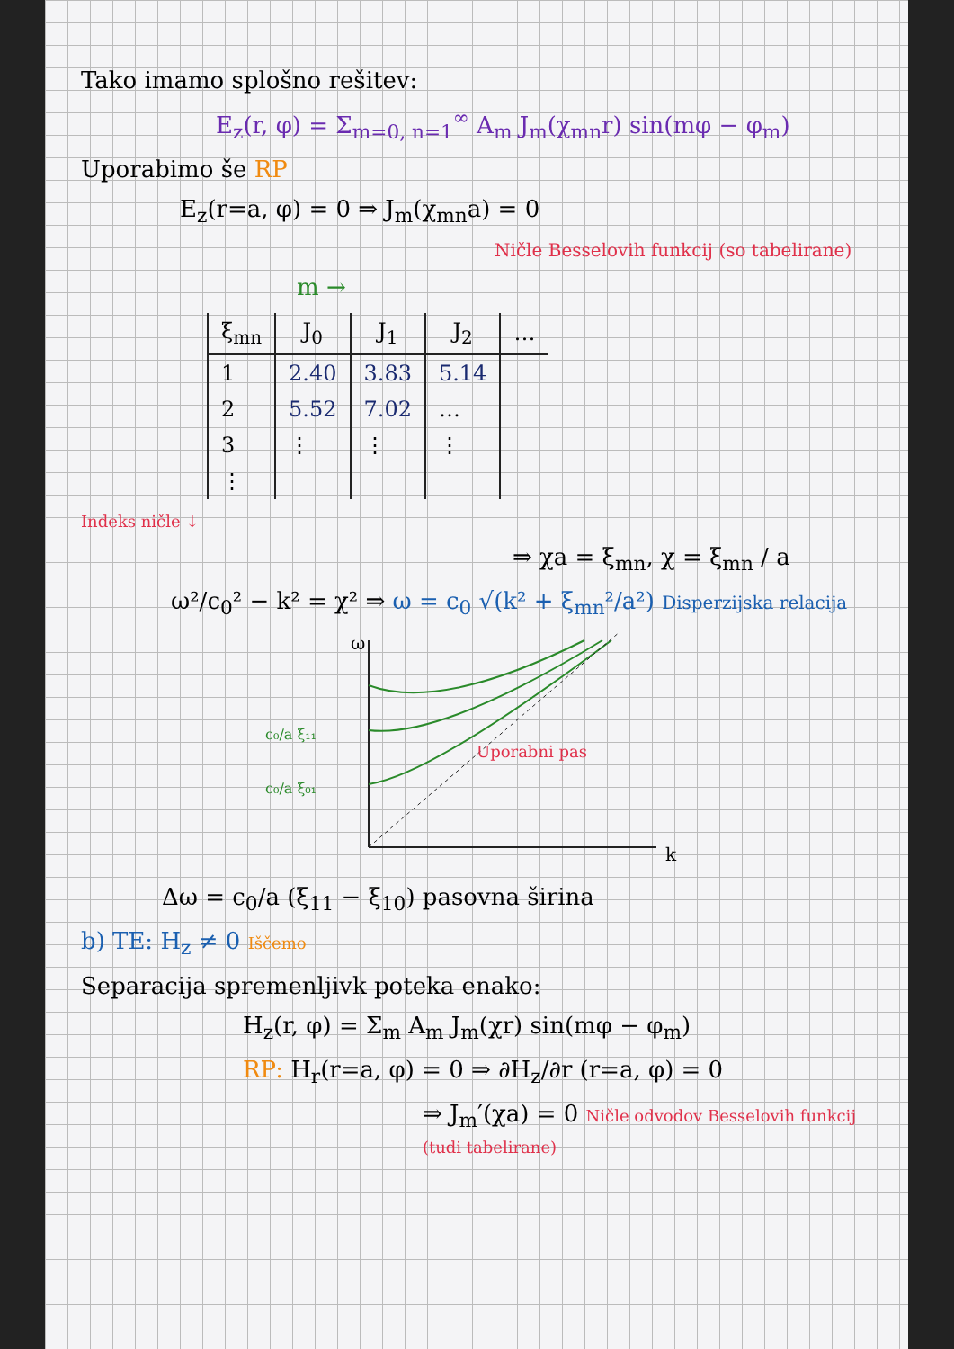Tako imamo splošno rešitev:
E<sub>z</sub>(r, φ) = Σ<sub>m=0, n=1</sub><sup>∞</sup> A<sub>m</sub> J<sub>m</sub>(χ<sub>mn</sub>r) sin(mφ − φ<sub>m</sub>)
Uporabimo še RP
E<sub>z</sub>(r=a, φ) = 0 ⇒ J<sub>m</sub>(χ<sub>mn</sub>a) = 0
Ničle Besselovih funkcij (so tabelirane)
m →
| ξ<sub>mn</sub> | J<sub>0</sub> | J<sub>1</sub> | J<sub>2</sub> | … |
| --- | --- | --- | --- | --- |
| 1 | 2.40 | 3.83 | 5.14 | |
| 2 | 5.52 | 7.02 | … | |
| 3 | ⋮ | ⋮ | ⋮ | |
| ⋮ | | | | |
Indeks ničle ↓
⇒ χa = ξ<sub>mn</sub>, χ = ξ<sub>mn</sub> / a
ω²/c<sub>0</sub>² − k² = χ² ⇒ ω = c<sub>0</sub> √(k² + ξ<sub>mn</sub>²/a²) Disperzijska relacija
ω
k
c₀/a ξ₁₁
c₀/a ξ₀₁
Uporabni pas
Δω = c<sub>0</sub>/a (ξ<sub>11</sub> − ξ<sub>10</sub>) pasovna širina
b) TE: H<sub>z</sub> ≠ 0 Iščemo
Separacija spremenljivk poteka enako:
H<sub>z</sub>(r, φ) = Σ<sub>m</sub> A<sub>m</sub> J<sub>m</sub>(χr) sin(mφ − φ<sub>m</sub>)
RP: H<sub>r</sub>(r=a, φ) = 0 ⇒ ∂H<sub>z</sub>/∂r (r=a, φ) = 0
⇒ J<sub>m</sub>′(χa) = 0 Ničle odvodov Besselovih funkcij (tudi tabelirane)